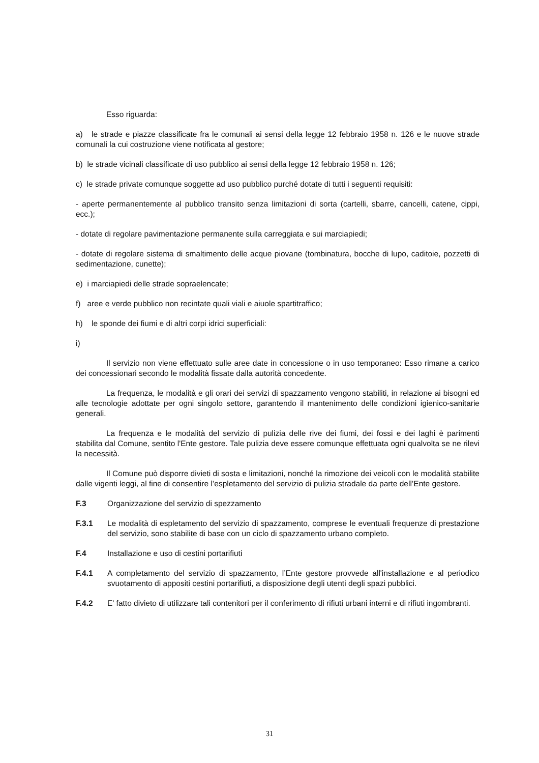Esso riguarda:
a) le strade e piazze classificate fra le comunali ai sensi della legge 12 febbraio 1958 n. 126 e le nuove strade comunali la cui costruzione viene notificata al gestore;
b) le strade vicinali classificate di uso pubblico ai sensi della legge 12 febbraio 1958 n. 126;
c) le strade private comunque soggette ad uso pubblico purché dotate di tutti i seguenti requisiti:
- aperte permanentemente al pubblico transito senza limitazioni di sorta (cartelli, sbarre, cancelli, catene, cippi, ecc.);
- dotate di regolare pavimentazione permanente sulla carreggiata e sui marciapiedi;
- dotate di regolare sistema di smaltimento delle acque piovane (tombinatura, bocche di lupo, caditoie, pozzetti di sedimentazione, cunette);
e) i marciapiedi delle strade sopraelencate;
f) aree e verde pubblico non recintate quali viali e aiuole spartitraffico;
h) le sponde dei fiumi e di altri corpi idrici superficiali:
i)
Il servizio non viene effettuato sulle aree date in concessione o in uso temporaneo: Esso rimane a carico dei concessionari secondo le modalità fissate dalla autorità concedente.
La frequenza, le modalità e gli orari dei servizi di spazzamento vengono stabiliti, in relazione ai bisogni ed alle tecnologie adottate per ogni singolo settore, garantendo il mantenimento delle condizioni igienico-sanitarie generali.
La frequenza e le modalità del servizio di pulizia delle rive dei fiumi, dei fossi e dei laghi è parimenti stabilita dal Comune, sentito l'Ente gestore. Tale pulizia deve essere comunque effettuata ogni qualvolta se ne rilevi la necessità.
Il Comune può disporre divieti di sosta e limitazioni, nonché la rimozione dei veicoli con le modalità stabilite dalle vigenti leggi, al fine di consentire l’espletamento del servizio di pulizia stradale da parte dell’Ente gestore.
F.3 Organizzazione del servizio di spezzamento
F.3.1 Le modalità di espletamento del servizio di spazzamento, comprese le eventuali frequenze di prestazione del servizio, sono stabilite di base con un ciclo di spazzamento urbano completo.
F.4 Installazione e uso di cestini portarifiuti
F.4.1 A completamento del servizio di spazzamento, l’Ente gestore provvede all'installazione e al periodico svuotamento di appositi cestini portarifiuti, a disposizione degli utenti degli spazi pubblici.
F.4.2 E' fatto divieto di utilizzare tali contenitori per il conferimento di rifiuti urbani interni e di rifiuti ingombranti.
31